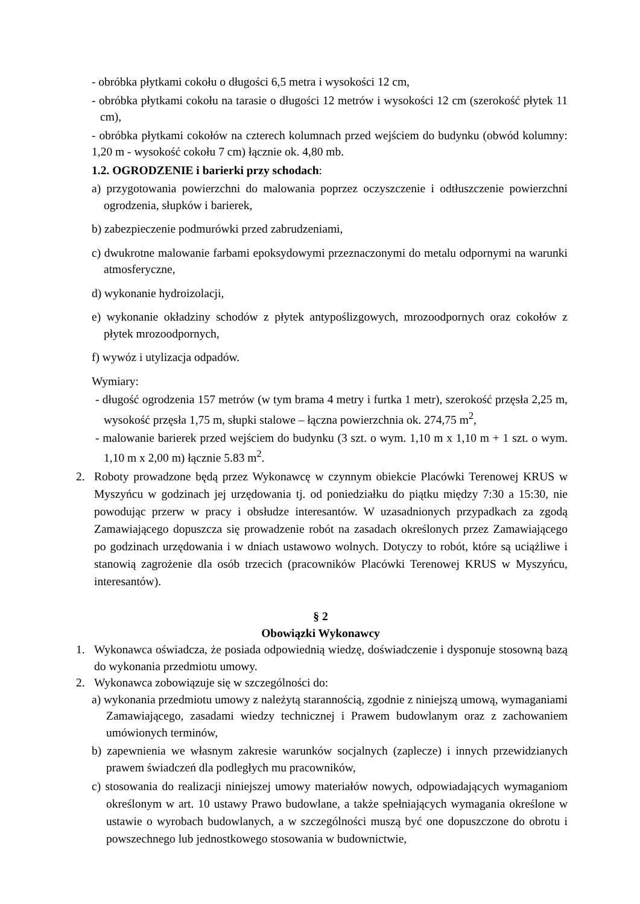- obróbka płytkami cokołu o długości 6,5 metra i wysokości 12 cm,
- obróbka płytkami cokołu na tarasie o długości 12 metrów i wysokości 12 cm (szerokość płytek 11 cm),
- obróbka płytkami cokołów na czterech kolumnach przed wejściem do budynku (obwód kolumny: 1,20 m - wysokość cokołu 7 cm) łącznie ok. 4,80 mb.
1.2. OGRODZENIE i barierki przy schodach:
a) przygotowania powierzchni do malowania poprzez oczyszczenie i odtłuszczenie powierzchni ogrodzenia, słupków i barierek,
b) zabezpieczenie podmurówki przed zabrudzeniami,
c) dwukrotne malowanie farbami epoksydowymi przeznaczonymi do metalu odpornymi na warunki atmosferyczne,
d) wykonanie hydroizolacji,
e) wykonanie okładziny schodów z płytek antypoślizgowych, mrozoodpornych oraz cokołów z płytek mrozoodpornych,
f) wywóz i utylizacja odpadów.
Wymiary:
- długość ogrodzenia 157 metrów (w tym brama 4 metry i furtka 1 metr), szerokość przęsła 2,25 m, wysokość przęsła 1,75 m, słupki stalowe – łączna powierzchnia ok. 274,75 m<sup>2</sup>,
- malowanie barierek przed wejściem do budynku (3 szt. o wym. 1,10 m x 1,10 m + 1 szt. o wym. 1,10 m x 2,00 m) łącznie 5.83 m<sup>2</sup>.
2. Roboty prowadzone będą przez Wykonawcę w czynnym obiekcie Placówki Terenowej KRUS w Myszyńcu w godzinach jej urzędowania tj. od poniedziałku do piątku między 7:30 a 15:30, nie powodując przerw w pracy i obsłudze interesantów. W uzasadnionych przypadkach za zgodą Zamawiającego dopuszcza się prowadzenie robót na zasadach określonych przez Zamawiającego po godzinach urzędowania i w dniach ustawowo wolnych. Dotyczy to robót, które są uciążliwe i stanowią zagrożenie dla osób trzecich (pracowników Placówki Terenowej KRUS w Myszyńcu, interesantów).
§ 2
Obowiązki Wykonawcy
1. Wykonawca oświadcza, że posiada odpowiednią wiedzę, doświadczenie i dysponuje stosowną bazą do wykonania przedmiotu umowy.
2. Wykonawca zobowiązuje się w szczególności do:
a) wykonania przedmiotu umowy z należytą starannością, zgodnie z niniejszą umową, wymaganiami Zamawiającego, zasadami wiedzy technicznej i Prawem budowlanym oraz z zachowaniem umówionych terminów,
b) zapewnienia we własnym zakresie warunków socjalnych (zaplecze) i innych przewidzianych prawem świadczeń dla podległych mu pracowników,
c) stosowania do realizacji niniejszej umowy materiałów nowych, odpowiadających wymaganiom określonym w art. 10 ustawy Prawo budowlane, a także spełniających wymagania określone w ustawie o wyrobach budowlanych, a w szczególności muszą być one dopuszczone do obrotu i powszechnego lub jednostkowego stosowania w budownictwie,